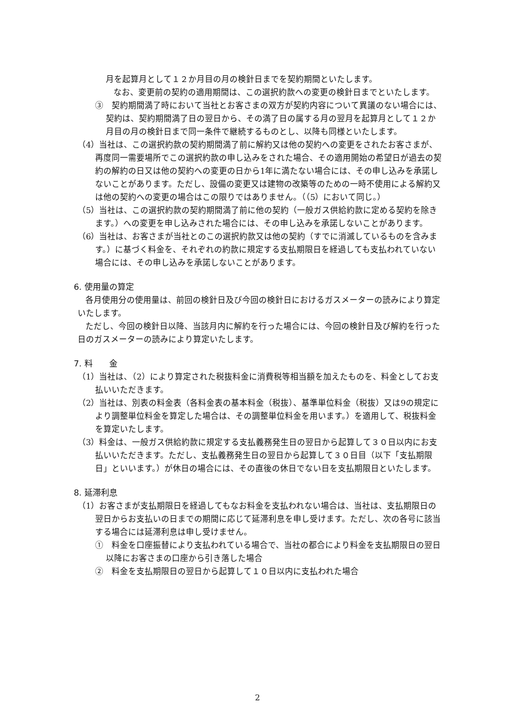月を起算月として１２か月目の月の検針日までを契約期間といたします。
なお、変更前の契約の適用期間は、この選択約款への変更の検針日までといたします。
③　契約期間満了時において当社とお客さまの双方が契約内容について異議のない場合には、契約は、契約期間満了日の翌日から、その満了日の属する月の翌月を起算月として１２か月目の月の検針日まで同一条件で継続するものとし、以降も同様といたします。
（4）当社は、この選択約款の契約期間満了前に解約又は他の契約への変更をされたお客さまが、再度同一需要場所でこの選択約款の申し込みをされた場合、その適用開始の希望日が過去の契約の解約の日又は他の契約への変更の日から1年に満たない場合には、その申し込みを承諾しないことがあります。ただし、設備の変更又は建物の改築等のための一時不使用による解約又は他の契約への変更の場合はこの限りではありません。（（5）において同じ。）
（5）当社は、この選択約款の契約期間満了前に他の契約（一般ガス供給約款に定める契約を除きます。）への変更を申し込みされた場合には、その申し込みを承諾しないことがあります。
（6）当社は、お客さまが当社とのこの選択約款又は他の契約（すでに消滅しているものを含みます。）に基づく料金を、それぞれの約款に規定する支払期限日を経過しても支払われていない場合には、その申し込みを承諾しないことがあります。
6. 使用量の算定
各月使用分の使用量は、前回の検針日及び今回の検針日におけるガスメーターの読みにより算定いたします。
ただし、今回の検針日以降、当該月内に解約を行った場合には、今回の検針日及び解約を行った日のガスメーターの読みにより算定いたします。
7. 料　　金
（1）当社は、（2）により算定された税抜料金に消費税等相当額を加えたものを、料金としてお支払いいただきます。
（2）当社は、別表の料金表（各料金表の基本料金（税抜）、基準単位料金（税抜）又は9の規定により調整単位料金を算定した場合は、その調整単位料金を用います。）を適用して、税抜料金を算定いたします。
（3）料金は、一般ガス供給約款に規定する支払義務発生日の翌日から起算して３０日以内にお支払いいただきます。ただし、支払義務発生日の翌日から起算して３０日目（以下「支払期限日」といいます。）が休日の場合には、その直後の休日でない日を支払期限日といたします。
8. 延滞利息
（1）お客さまが支払期限日を経過してもなお料金を支払われない場合は、当社は、支払期限日の翌日からお支払いの日までの期間に応じて延滞利息を申し受けます。ただし、次の各号に該当する場合には延滞利息は申し受けません。
①　料金を口座振替により支払われている場合で、当社の都合により料金を支払期限日の翌日以降にお客さまの口座から引き落した場合
②　料金を支払期限日の翌日から起算して１０日以内に支払われた場合
2